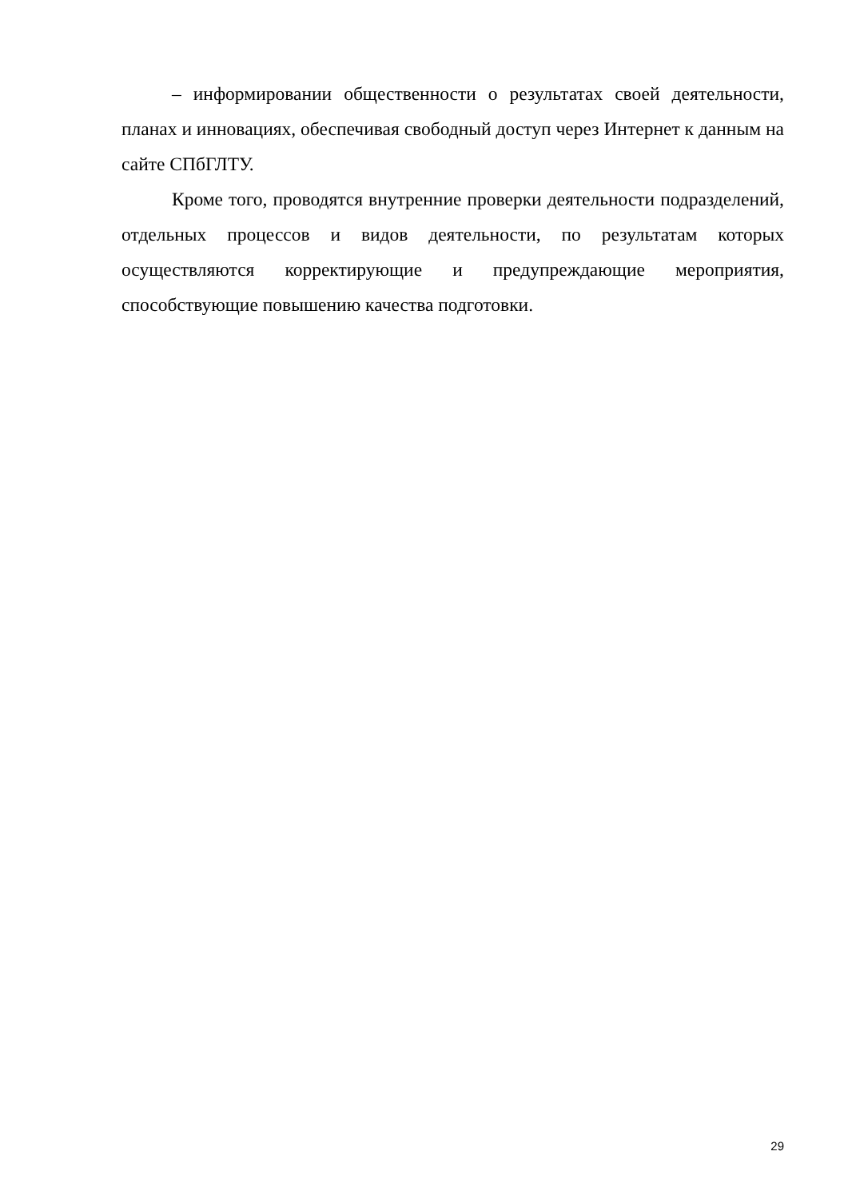– информировании общественности о результатах своей деятельности, планах и инновациях, обеспечивая свободный доступ через Интернет к данным на сайте СПбГЛТУ.
Кроме того, проводятся внутренние проверки деятельности подразделений, отдельных процессов и видов деятельности, по результатам которых осуществляются корректирующие и предупреждающие мероприятия, способствующие повышению качества подготовки.
29